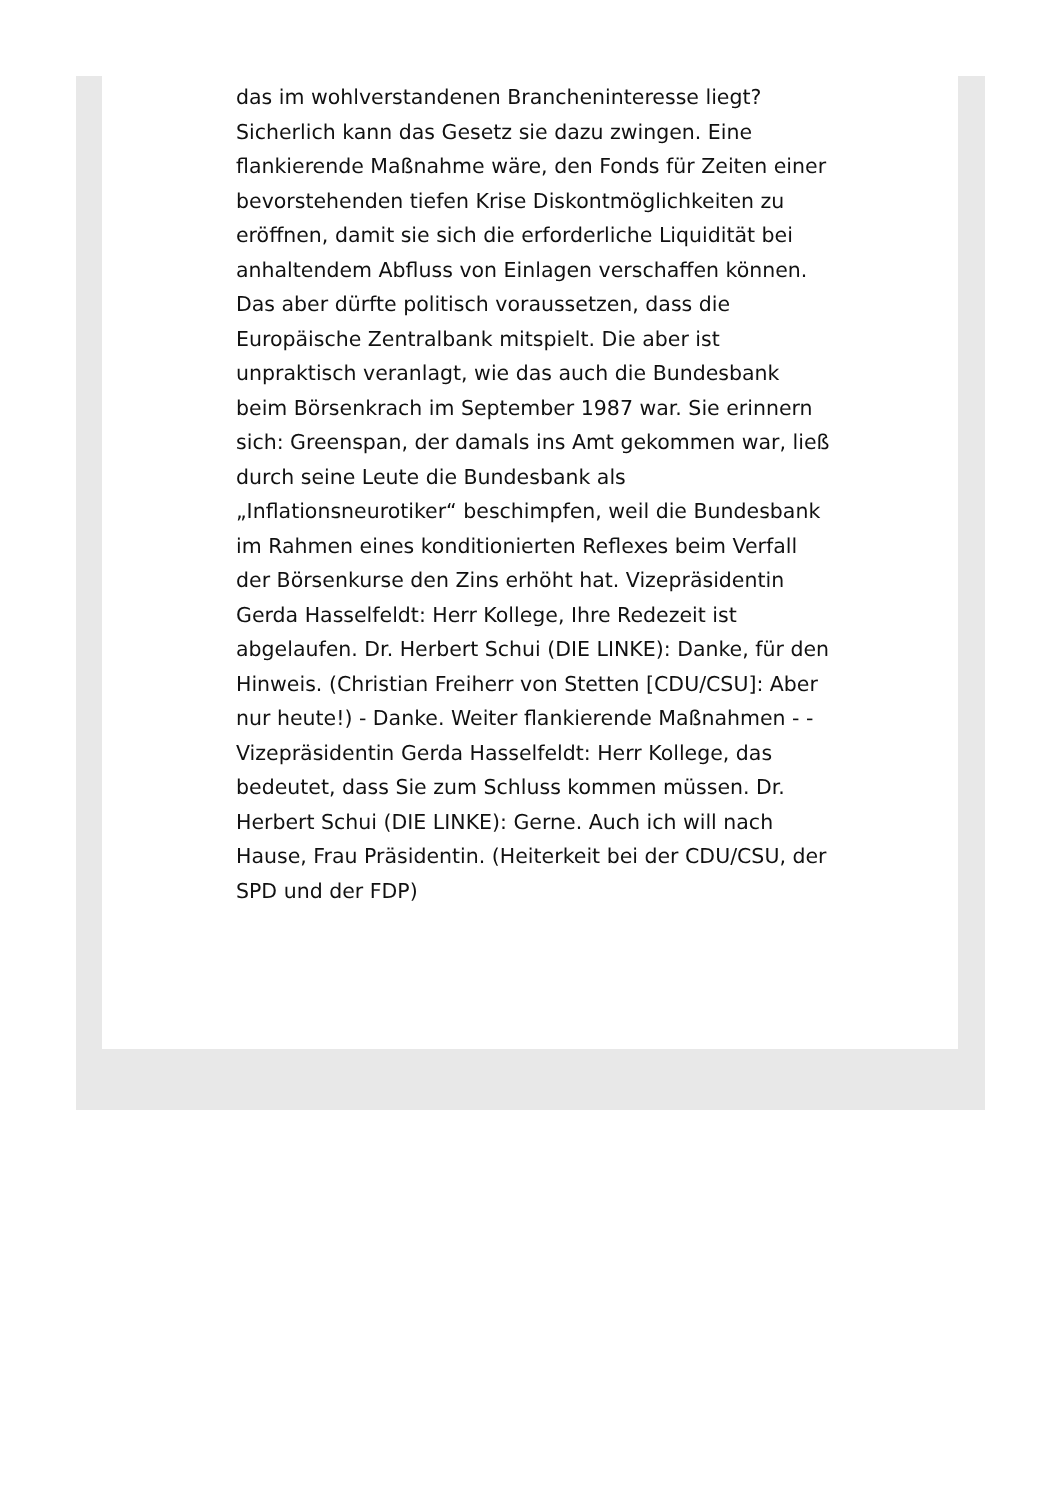das im wohlverstandenen Brancheninteresse liegt? Sicherlich kann das Gesetz sie dazu zwingen. Eine flankierende Maßnahme wäre, den Fonds für Zeiten einer bevorstehenden tiefen Krise Diskontmöglichkeiten zu eröffnen, damit sie sich die erforderliche Liquidität bei anhaltendem Abfluss von Einlagen verschaffen können. Das aber dürfte politisch voraussetzen, dass die Europäische Zentralbank mitspielt. Die aber ist unpraktisch veranlagt, wie das auch die Bundesbank beim Börsenkrach im September 1987 war. Sie erinnern sich: Greenspan, der damals ins Amt gekommen war, ließ durch seine Leute die Bundesbank als „Inflationsneurotiker“ beschimpfen, weil die Bundesbank im Rahmen eines konditionierten Reflexes beim Verfall der Börsenkurse den Zins erhöht hat. Vizepräsidentin Gerda Hasselfeldt: Herr Kollege, Ihre Redezeit ist abgelaufen. Dr. Herbert Schui (DIE LINKE): Danke, für den Hinweis. (Christian Freiherr von Stetten [CDU/CSU]: Aber nur heute!) - Danke. Weiter flankierende Maßnahmen - - Vizepräsidentin Gerda Hasselfeldt: Herr Kollege, das bedeutet, dass Sie zum Schluss kommen müssen. Dr. Herbert Schui (DIE LINKE): Gerne. Auch ich will nach Hause, Frau Präsidentin. (Heiterkeit bei der CDU/CSU, der SPD und der FDP)